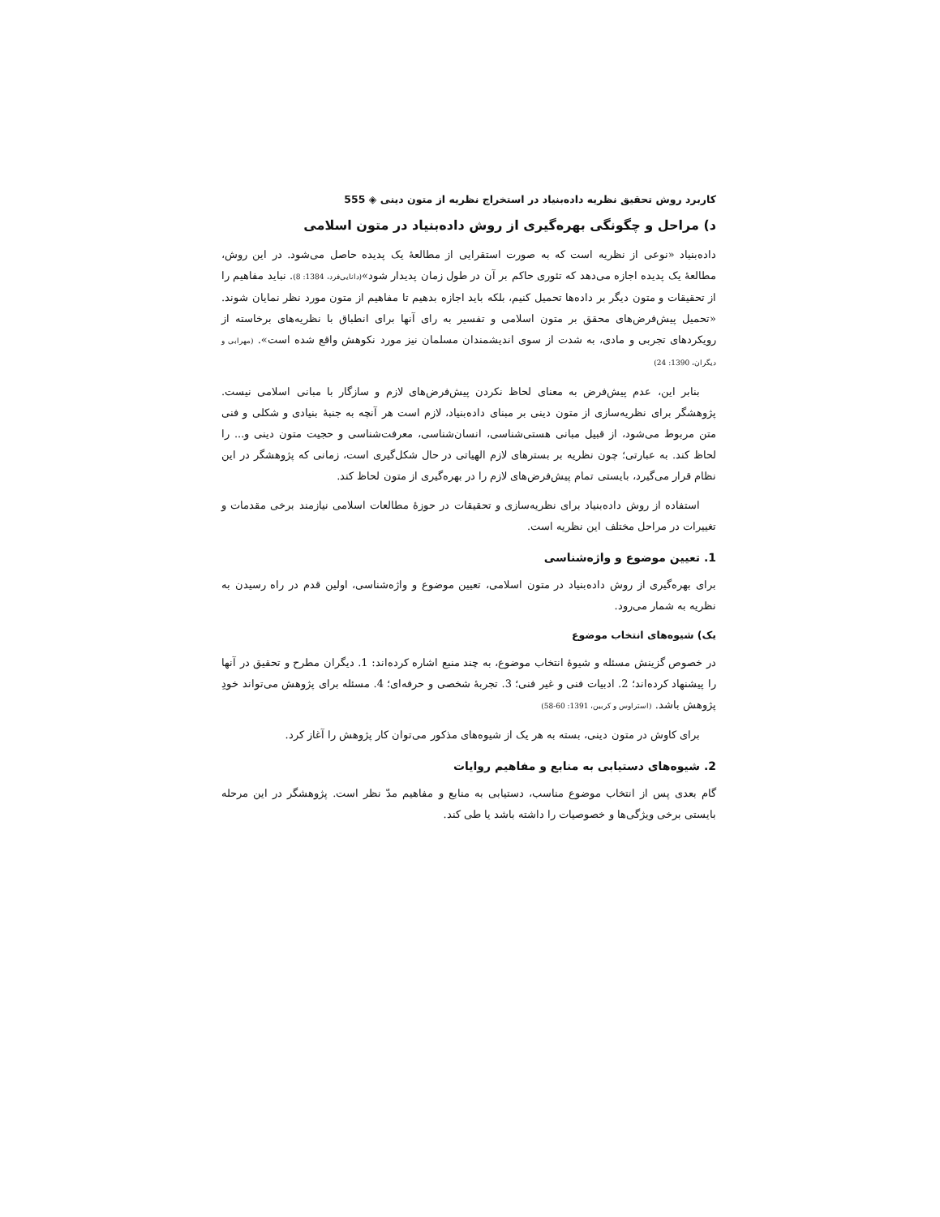کاربرد روش تحقیق نظریه داده‌بنیاد در استخراج نظریه از متون دینی ◈ 555
د) مراحل و چگونگی بهره‌گیری از روش داده‌بنیاد در متون اسلامی
داده‌بنیاد «نوعی از نظریه است که به صورت استقرایی از مطالعهٔ یک پدیده حاصل می‌شود. در این روش، مطالعهٔ یک پدیده اجازه می‌دهد که تئوری حاکم بر آن در طول زمان پدیدار شود»(دانایی‌فرد، 1384: 8). نباید مفاهیم را از تحقیقات و متون دیگر بر داده‌ها تحمیل کنیم، بلکه باید اجازه بدهیم تا مفاهیم از متون مورد نظر نمایان شوند. «تحمیل پیش‌فرض‌های محقق بر متون اسلامی و تفسیر به رای آنها برای انطباق با نظریه‌های برخاسته از رویکردهای تجربی و مادی، به شدت از سوی اندیشمندان مسلمان نیز مورد نکوهش واقع شده است». (مهرابی و دیگران، 1390: 24)
بنابر این، عدم پیش‌فرض به معنای لحاظ نکردن پیش‌فرض‌های لازم و سازگار با مبانی اسلامی نیست. پژوهشگر برای نظریه‌سازی از متون دینی بر مبنای داده‌بنیاد، لازم است هر آنچه به جنبهٔ بنیادی و شکلی و فنی متن مربوط می‌شود، از قبیل مبانی هستی‌شناسی، انسان‌شناسی، معرفت‌شناسی و حجیت متون دینی و... را لحاظ کند. به عبارتی؛ چون نظریه بر بسترهای لازم الهیاتی در حال شکل‌گیری است، زمانی که پژوهشگر در این نظام قرار می‌گیرد، بایستی تمام پیش‌فرض‌های لازم را در بهره‌گیری از متون لحاظ کند.
استفاده از روش داده‌بنیاد برای نظریه‌سازی و تحقیقات در حوزهٔ مطالعات اسلامی نیازمند برخی مقدمات و تغییرات در مراحل مختلف این نظریه است.
1. تعیین موضوع و واژه‌شناسی
برای بهره‌گیری از روش داده‌بنیاد در متون اسلامی، تعیین موضوع و واژه‌شناسی، اولین قدم در راه رسیدن به نظریه به شمار می‌رود.
یک) شیوه‌های انتخاب موضوع
در خصوص گزینش مسئله و شیوهٔ انتخاب موضوع، به چند منبع اشاره کرده‌اند: 1. دیگران مطرح و تحقیق در آنها را پیشنهاد کرده‌اند؛ 2. ادبیات فنی و غیر فنی؛ 3. تجربهٔ شخصی و حرفه‌ای؛ 4. مسئله برای پژوهش می‌تواند خودِ پژوهش باشد. (استراوس و کربین، 1391: 60-58)
برای کاوش در متون دینی، بسته به هر یک از شیوه‌های مذکور می‌توان کار پژوهش را آغاز کرد.
2. شیوه‌های دستیابی به منابع و مفاهیم روایات
گام بعدی پس از انتخاب موضوع مناسب، دستیابی به منابع و مفاهیم مدّ نظر است. پژوهشگر در این مرحله بایستی برخی ویژگی‌ها و خصوصیات را داشته باشد یا طی کند.